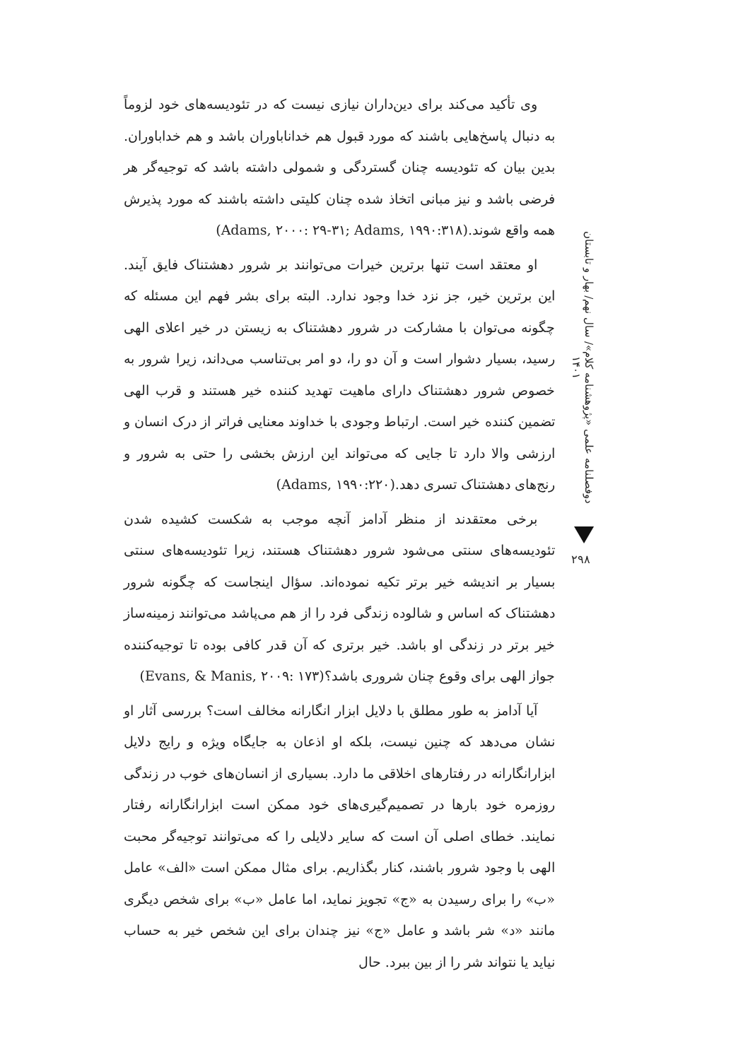وی تأکید می‌کند برای دین‌داران نیازی نیست که در تئودیسه‌های خود لزوماً به دنبال پاسخ‌هایی باشند که مورد قبول هم خداناباوران باشد و هم خداباوران. بدین بیان که تئودیسه چنان گستردگی و شمولی داشته باشد که توجیه‌گر هر فرضی باشد و نیز مبانی اتخاذ شده چنان کلیتی داشته باشند که مورد پذیرش همه واقع شوند.(Adams, ۲۰۰۰: ۲۹-۳۱; Adams, ۱۹۹۰:۳۱۸)
او معتقد است تنها برترین خیرات می‌توانند بر شرور دهشتناک فایق آیند. این برترین خیر، جز نزد خدا وجود ندارد. البته برای بشر فهم این مسئله که چگونه می‌توان با مشارکت در شرور دهشتناک به زیستن در خیر اعلای الهی رسید، بسیار دشوار است و آن دو را، دو امر بی‌تناسب می‌داند، زیرا شرور به خصوص شرور دهشتناک دارای ماهیت تهدید کننده خیر هستند و قرب الهی تضمین کننده خیر است. ارتباط وجودی با خداوند معنایی فراتر از درک انسان و ارزشی والا دارد تا جایی که می‌تواند این ارزش بخشی را حتی به شرور و رنج‌های دهشتناک تسری دهد.(Adams, ۱۹۹۰:۲۲۰)
برخی معتقدند از منظر آدامز آنچه موجب به شکست کشیده شدن تئودیسه‌های سنتی می‌شود شرور دهشتناک هستند، زیرا تئودیسه‌های سنتی بسیار بر اندیشه خیر برتر تکیه نموده‌اند. سؤال اینجاست که چگونه شرور دهشتناک که اساس و شالوده زندگی فرد را از هم می‌پاشد می‌توانند زمینه‌ساز خیر برتر در زندگی او باشد. خیر برتری که آن قدر کافی بوده تا توجیه‌کننده جواز الهی برای وقوع چنان شروری باشد؟(Evans, & Manis, ۲۰۰۹: ۱۷۳)
آیا آدامز به طور مطلق با دلایل ابزار انگارانه مخالف است؟ بررسی آثار او نشان می‌دهد که چنین نیست، بلکه او اذعان به جایگاه ویژه و رایج دلایل ابزارانگارانه در رفتارهای اخلاقی ما دارد. بسیاری از انسان‌های خوب در زندگی روزمره خود بارها در تصمیم‌گیری‌های خود ممکن است ابزارانگارانه رفتار نمایند. خطای اصلی آن است که سایر دلایلی را که می‌توانند توجیه‌گر محبت الهی با وجود شرور باشند، کنار بگذاریم. برای مثال ممکن است «الف» عامل «ب» را برای رسیدن به «ج» تجویز نماید، اما عامل «ب» برای شخص دیگری مانند «د» شر باشد و عامل «ج» نیز چندان برای این شخص خیر به حساب نیاید یا نتواند شر را از بین ببرد. حال
دوفصلنامه علمی «پژوهشنامه کلام»/ سال نهم/ بهار و تابستان ۱۴۰۱
۲۹۸